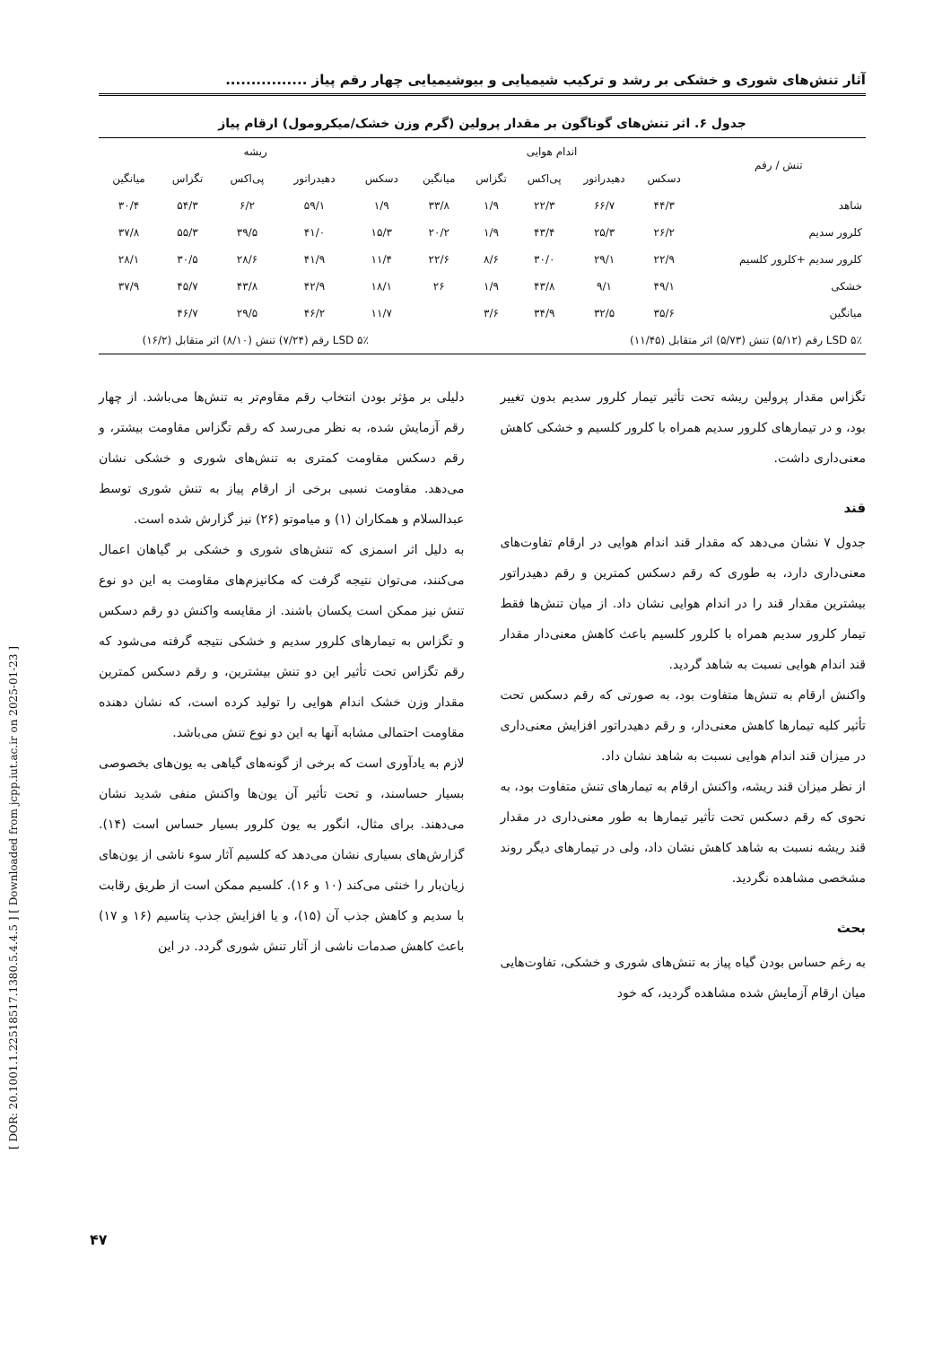آثار تنش‌های شوری و خشکی بر رشد و ترکیب شیمیایی و بیوشیمیایی چهار رقم پیاز ................
جدول ۶. اثر تنش‌های گوناگون بر مقدار پرولین (گرم وزن خشک/میکرومول) ارقام پیاز
| تنش / رقم | اندام هوایی | | | | | ریشه | | | | |
| --- | --- | --- | --- | --- | --- | --- | --- | --- | --- | --- |
| | دسکس | دهیدراتور | پی‌اکس | تگزاس | میانگین | دسکس | دهیدراتور | پی‌اکس | تگزاس | میانگین |
| شاهد | ۴۴/۳ | ۶۶/۷ | ۲۲/۳ | ۱/۹ | ۳۳/۸ | ۱/۹ | ۵۹/۱ | ۶/۲ | ۵۴/۳ | ۳۰/۴ |
| کلرور سدیم | ۲۶/۲ | ۲۵/۳ | ۴۳/۴ | ۱/۹ | ۲۰/۲ | ۱۵/۳ | ۴۱/۰ | ۳۹/۵ | ۵۵/۳ | ۳۷/۸ |
| کلرور سدیم +کلرور کلسیم | ۲۲/۹ | ۲۹/۱ | ۳۰/۰ | ۸/۶ | ۲۲/۶ | ۱۱/۴ | ۴۱/۹ | ۲۸/۶ | ۳۰/۵ | ۲۸/۱ |
| خشکی | ۴۹/۱ | ۹/۱ | ۴۳/۸ | ۱/۹ | ۲۶ | ۱۸/۱ | ۴۲/۹ | ۴۳/۸ | ۴۵/۷ | ۳۷/۹ |
| میانگین | ۳۵/۶ | ۳۲/۵ | ۳۴/۹ | ۳/۶ | | ۱۱/۷ | ۴۶/۲ | ۲۹/۵ | ۴۶/۷ | |
| LSD ۵٪ رقم (۵/۱۲) تنش (۵/۷۳) اثر متقابل (۱۱/۴۵) | | | | | | LSD ۵٪ رقم (۷/۲۴) تنش (۸/۱۰) اثر متقابل (۱۶/۲) | | | | |
تگزاس مقدار پرولین ریشه تحت تأثیر تیمار کلرور سدیم بدون تغییر بود، و در تیمارهای کلرور سدیم همراه با کلرور کلسیم و خشکی کاهش معنی‌داری داشت.
قند
جدول ۷ نشان می‌دهد که مقدار قند اندام هوایی در ارقام تفاوت‌های معنی‌داری دارد، به طوری که رقم دسکس کمترین و رقم دهیدراتور بیشترین مقدار قند را در اندام هوایی نشان داد. از میان تنش‌ها فقط تیمار کلرور سدیم همراه با کلرور کلسیم باعث کاهش معنی‌دار مقدار قند اندام هوایی نسبت به شاهد گردید.
واکنش ارقام به تنش‌ها متفاوت بود، به صورتی که رقم دسکس تحت تأثیر کلیه تیمارها کاهش معنی‌دار، و رقم دهیدراتور افزایش معنی‌داری در میزان قند اندام هوایی نسبت به شاهد نشان داد.
از نظر میزان قند ریشه، واکنش ارقام به تیمارهای تنش متفاوت بود، به نحوی که رقم دسکس تحت تأثیر تیمارها به طور معنی‌داری در مقدار قند ریشه نسبت به شاهد کاهش نشان داد، ولی در تیمارهای دیگر روند مشخصی مشاهده نگردید.
بحث
به رغم حساس بودن گیاه پیاز به تنش‌های شوری و خشکی، تفاوت‌هایی میان ارقام آزمایش شده مشاهده گردید، که خود
دلیلی بر مؤثر بودن انتخاب رقم مقاوم‌تر به تنش‌ها می‌باشد. از چهار رقم آزمایش شده، به نظر می‌رسد که رقم تگزاس مقاومت بیشتر، و رقم دسکس مقاومت کمتری به تنش‌های شوری و خشکی نشان می‌دهد. مقاومت نسبی برخی از ارقام پیاز به تنش شوری توسط عبدالسلام و همکاران (۱) و میاموتو (۲۶) نیز گزارش شده است.
به دلیل اثر اسمزی که تنش‌های شوری و خشکی بر گیاهان اعمال می‌کنند، می‌توان نتیجه گرفت که مکانیزم‌های مقاومت به این دو نوع تنش نیز ممکن است یکسان باشند. از مقایسه واکنش دو رقم دسکس و تگزاس به تیمارهای کلرور سدیم و خشکی نتیجه گرفته می‌شود که رقم تگزاس تحت تأثیر این دو تنش بیشترین، و رقم دسکس کمترین مقدار وزن خشک اندام هوایی را تولید کرده است، که نشان دهنده مقاومت احتمالی مشابه آنها به این دو نوع تنش می‌باشد.
لازم به یادآوری است که برخی از گونه‌های گیاهی به یون‌های بخصوصی بسیار حساسند، و تحت تأثیر آن یون‌ها واکنش منفی شدید نشان می‌دهند. برای مثال، انگور به یون کلرور بسیار حساس است (۱۴). گزارش‌های بسیاری نشان می‌دهد که کلسیم آثار سوء ناشی از یون‌های زیان‌بار را خنثی می‌کند (۱۰ و ۱۶). کلسیم ممکن است از طریق رقابت با سدیم و کاهش جذب آن (۱۵)، و یا افزایش جذب پتاسیم (۱۶ و ۱۷) باعث کاهش صدمات ناشی از آثار تنش شوری گردد. در این
[ DOR: 20.1001.1.22518517.1380.5.4.4.5 ] [ Downloaded from jcpp.iut.ac.ir on 2025-01-23 ]
۴۷